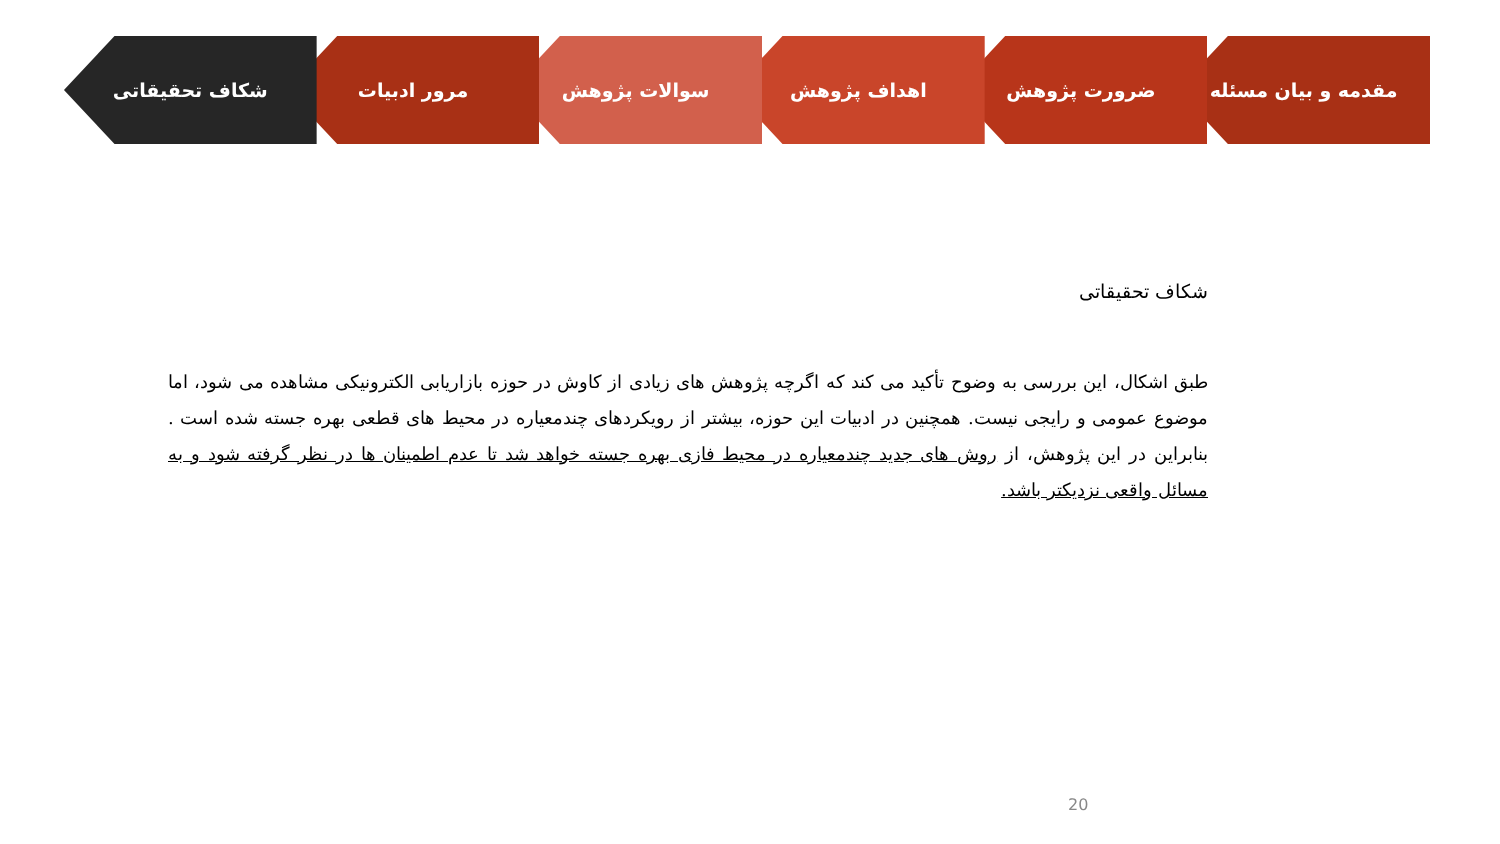مقدمه و بیان مسئله ضرورت پژوهش اهداف پژوهش سوالات پژوهش مرور ادبیات شکاف تحقیقاتی
شکاف تحقیقاتی
طبق اشکال، این بررسی به وضوح تأکید می کند که اگرچه پژوهش های زیادی از کاوش در حوزه بازاریابی الکترونیکی مشاهده می شود، اما موضوع عمومی و رایجی نیست. همچنین در ادبیات این حوزه، بیشتر از رویکردهای چندمعیاره در محیط های قطعی بهره جسته شده است . بنابراین در این پژوهش، از روش های جدید چندمعیاره در محیط فازی بهره جسته خواهد شد تا عدم اطمینان ها در نظر گرفته شود و به مسائل واقعی نزدیکتر باشد.
20